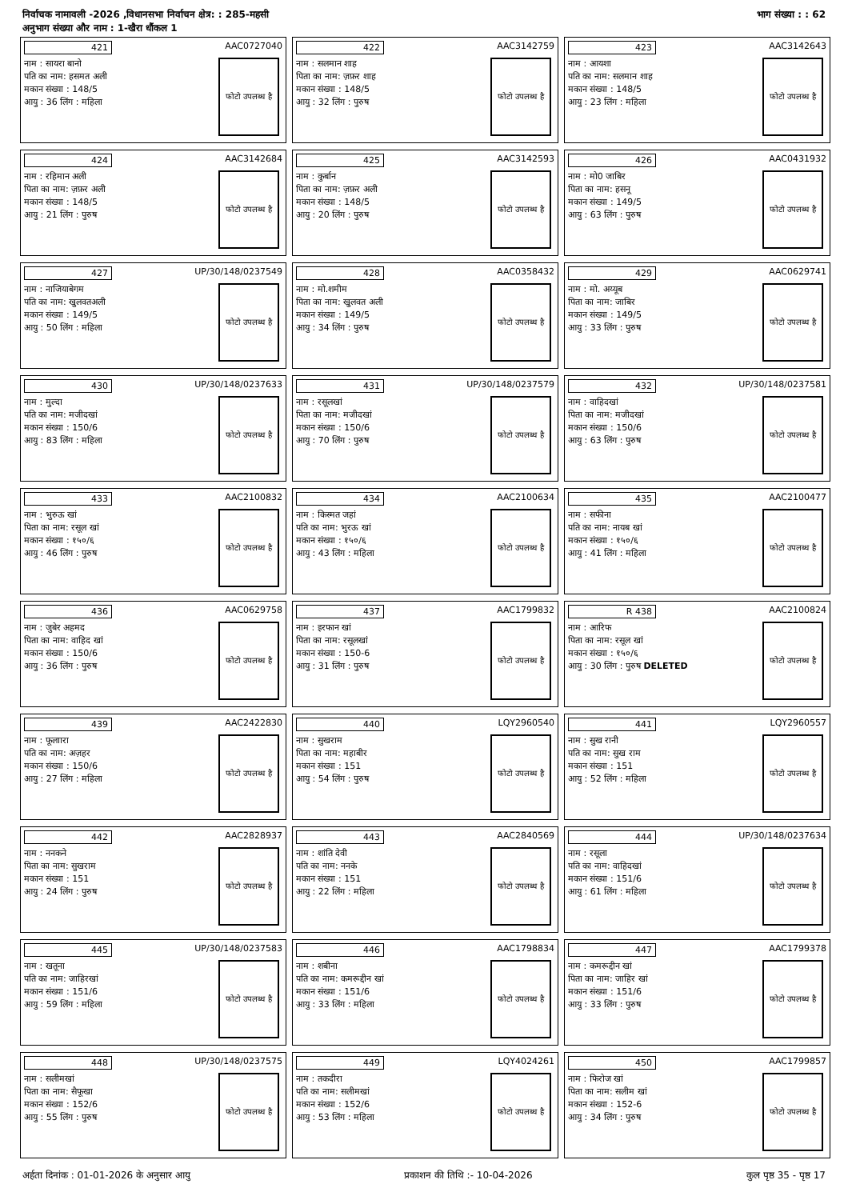निर्वाचक नामावली -2026 ,विधानसभा निर्वाचन क्षेत्र: : 285-महसी
अनुभाग संख्या और नाम : 1-खैरा धौंकल 1
भाग संख्या : : 62
421 AAC0727040
नाम : सायरा बानो
पति का नाम: हसमत अली
मकान संख्या : 148/5
आयु : 36 लिंग : महिला
फोटो उपलब्ध है
422 AAC3142759
नाम : सलमान शाह
पिता का नाम: ज़फ़र शाह
मकान संख्या : 148/5
आयु : 32 लिंग : पुरुष
फोटो उपलब्ध है
423 AAC3142643
नाम : आयशा
पति का नाम: सलमान शाह
मकान संख्या : 148/5
आयु : 23 लिंग : महिला
फोटो उपलब्ध है
424 AAC3142684
नाम : रहिमान अली
पिता का नाम: ज़फ़र अली
मकान संख्या : 148/5
आयु : 21 लिंग : पुरुष
फोटो उपलब्ध है
425 AAC3142593
नाम : कुर्बान
पिता का नाम: ज़फ़र अली
मकान संख्या : 148/5
आयु : 20 लिंग : पुरुष
फोटो उपलब्ध है
426 AAC0431932
नाम : मो0 जाबिर
पिता का नाम: हसनू
मकान संख्या : 149/5
आयु : 63 लिंग : पुरुष
फोटो उपलब्ध है
427 UP/30/148/0237549
नाम : नाजियाबेगम
पति का नाम: खुलवतअली
मकान संख्या : 149/5
आयु : 50 लिंग : महिला
फोटो उपलब्ध है
428 AAC0358432
नाम : मो.शमीम
पिता का नाम: खुलवत अली
मकान संख्या : 149/5
आयु : 34 लिंग : पुरुष
फोटो उपलब्ध है
429 AAC0629741
नाम : मो. अय्यूब
पिता का नाम: जाबिर
मकान संख्या : 149/5
आयु : 33 लिंग : पुरुष
फोटो उपलब्ध है
430 UP/30/148/0237633
नाम : मुल्दा
पति का नाम: मजीदखां
मकान संख्या : 150/6
आयु : 83 लिंग : महिला
फोटो उपलब्ध है
431 UP/30/148/0237579
नाम : रसूलखां
पिता का नाम: मजीदखां
मकान संख्या : 150/6
आयु : 70 लिंग : पुरुष
फोटो उपलब्ध है
432 UP/30/148/0237581
नाम : वाहिदखां
पिता का नाम: मजीदखां
मकान संख्या : 150/6
आयु : 63 लिंग : पुरुष
फोटो उपलब्ध है
433 AAC2100832
नाम : भुरुऊ खां
पिता का नाम: रसूल खां
मकान संख्या : १५०/६
आयु : 46 लिंग : पुरुष
फोटो उपलब्ध है
434 AAC2100634
नाम : किस्मत जहां
पति का नाम: भुरऊ खां
मकान संख्या : १५०/६
आयु : 43 लिंग : महिला
फोटो उपलब्ध है
435 AAC2100477
नाम : सफीना
पति का नाम: नायब खां
मकान संख्या : १५०/६
आयु : 41 लिंग : महिला
फोटो उपलब्ध है
436 AAC0629758
नाम : जुबेर अहमद
पिता का नाम: वाहिद खां
मकान संख्या : 150/6
आयु : 36 लिंग : पुरुष
फोटो उपलब्ध है
437 AAC1799832
नाम : इरफान खां
पिता का नाम: रसूलखां
मकान संख्या : 150-6
आयु : 31 लिंग : पुरुष
फोटो उपलब्ध है
R 438 AAC2100824
नाम : आरिफ
पिता का नाम: रसूल खां
मकान संख्या : १५०/६
आयु : 30 लिंग : पुरुष DELETED
फोटो उपलब्ध है
439 AAC2422830
नाम : फूलाारा
पति का नाम: अज़हर
मकान संख्या : 150/6
आयु : 27 लिंग : महिला
फोटो उपलब्ध है
440 LQY2960540
नाम : सुखराम
पिता का नाम: महाबीर
मकान संख्या : 151
आयु : 54 लिंग : पुरुष
फोटो उपलब्ध है
441 LQY2960557
नाम : सुख रानी
पति का नाम: सुख राम
मकान संख्या : 151
आयु : 52 लिंग : महिला
फोटो उपलब्ध है
442 AAC2828937
नाम : ननकने
पिता का नाम: सुखराम
मकान संख्या : 151
आयु : 24 लिंग : पुरुष
फोटो उपलब्ध है
443 AAC2840569
नाम : शांति देवी
पति का नाम: ननके
मकान संख्या : 151
आयु : 22 लिंग : महिला
फोटो उपलब्ध है
444 UP/30/148/0237634
नाम : रसूला
पति का नाम: वाहिदखां
मकान संख्या : 151/6
आयु : 61 लिंग : महिला
फोटो उपलब्ध है
445 UP/30/148/0237583
नाम : खतूना
पति का नाम: जाहिरखां
मकान संख्या : 151/6
आयु : 59 लिंग : महिला
फोटो उपलब्ध है
446 AAC1798834
नाम : शबीना
पति का नाम: कमरूद्दीन खां
मकान संख्या : 151/6
आयु : 33 लिंग : महिला
फोटो उपलब्ध है
447 AAC1799378
नाम : कमरूद्दीन खां
पिता का नाम: जाहिर खां
मकान संख्या : 151/6
आयु : 33 लिंग : पुरुष
फोटो उपलब्ध है
448 UP/30/148/0237575
नाम : सलीमखां
पिता का नाम: सैफूखा
मकान संख्या : 152/6
आयु : 55 लिंग : पुरुष
फोटो उपलब्ध है
449 LQY4024261
नाम : तकदीरा
पति का नाम: सलीमखां
मकान संख्या : 152/6
आयु : 53 लिंग : महिला
फोटो उपलब्ध है
450 AAC1799857
नाम : फिरोज खां
पिता का नाम: सलीम खां
मकान संख्या : 152-6
आयु : 34 लिंग : पुरुष
फोटो उपलब्ध है
अर्हता दिनांक : 01-01-2026 के अनुसार आयु प्रकाशन की तिथि :- 10-04-2026 कुल पृष्ठ 35 - पृष्ठ 17